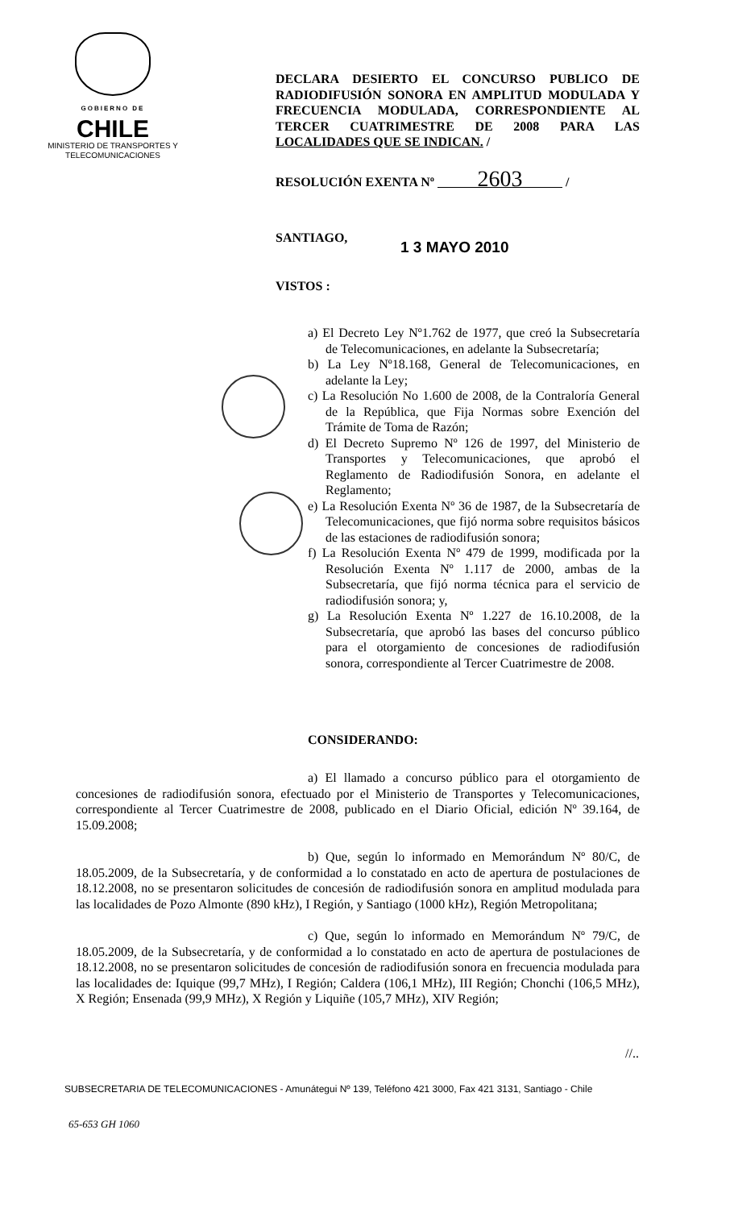GOBIERNO DE
CHILE
MINISTERIO DE TRANSPORTES Y
TELECOMUNICACIONES
DECLARA DESIERTO EL CONCURSO PUBLICO DE RADIODIFUSIÓN SONORA EN AMPLITUD MODULADA Y FRECUENCIA MODULADA, CORRESPONDIENTE AL TERCER CUATRIMESTRE DE 2008 PARA LAS LOCALIDADES QUE SE INDICAN. /
RESOLUCIÓN EXENTA Nº 2603 /
SANTIAGO,
1 3 MAYO 2010
VISTOS :
a) El Decreto Ley Nº1.762 de 1977, que creó la Subsecretaría de Telecomunicaciones, en adelante la Subsecretaría;
b) La Ley Nº18.168, General de Telecomunicaciones, en adelante la Ley;
c) La Resolución No 1.600 de 2008, de la Contraloría General de la República, que Fija Normas sobre Exención del Trámite de Toma de Razón;
d) El Decreto Supremo Nº 126 de 1997, del Ministerio de Transportes y Telecomunicaciones, que aprobó el Reglamento de Radiodifusión Sonora, en adelante el Reglamento;
e) La Resolución Exenta Nº 36 de 1987, de la Subsecretaría de Telecomunicaciones, que fijó norma sobre requisitos básicos de las estaciones de radiodifusión sonora;
f) La Resolución Exenta Nº 479 de 1999, modificada por la Resolución Exenta Nº 1.117 de 2000, ambas de la Subsecretaría, que fijó norma técnica para el servicio de radiodifusión sonora; y,
g) La Resolución Exenta Nº 1.227 de 16.10.2008, de la Subsecretaría, que aprobó las bases del concurso público para el otorgamiento de concesiones de radiodifusión sonora, correspondiente al Tercer Cuatrimestre de 2008.
CONSIDERANDO:
a) El llamado a concurso público para el otorgamiento de concesiones de radiodifusión sonora, efectuado por el Ministerio de Transportes y Telecomunicaciones, correspondiente al Tercer Cuatrimestre de 2008, publicado en el Diario Oficial, edición Nº 39.164, de 15.09.2008;
b) Que, según lo informado en Memorándum Nº 80/C, de 18.05.2009, de la Subsecretaría, y de conformidad a lo constatado en acto de apertura de postulaciones de 18.12.2008, no se presentaron solicitudes de concesión de radiodifusión sonora en amplitud modulada para las localidades de Pozo Almonte (890 kHz), I Región, y Santiago (1000 kHz), Región Metropolitana;
c) Que, según lo informado en Memorándum Nº 79/C, de 18.05.2009, de la Subsecretaría, y de conformidad a lo constatado en acto de apertura de postulaciones de 18.12.2008, no se presentaron solicitudes de concesión de radiodifusión sonora en frecuencia modulada para las localidades de: Iquique (99,7 MHz), I Región; Caldera (106,1 MHz), III Región; Chonchi (106,5 MHz), X Región; Ensenada (99,9 MHz), X Región y Liquiñe (105,7 MHz), XIV Región;
//..
SUBSECRETARIA DE TELECOMUNICACIONES - Amunátegui Nº 139, Teléfono 421 3000, Fax 421 3131, Santiago - Chile
65-653 GH 1060